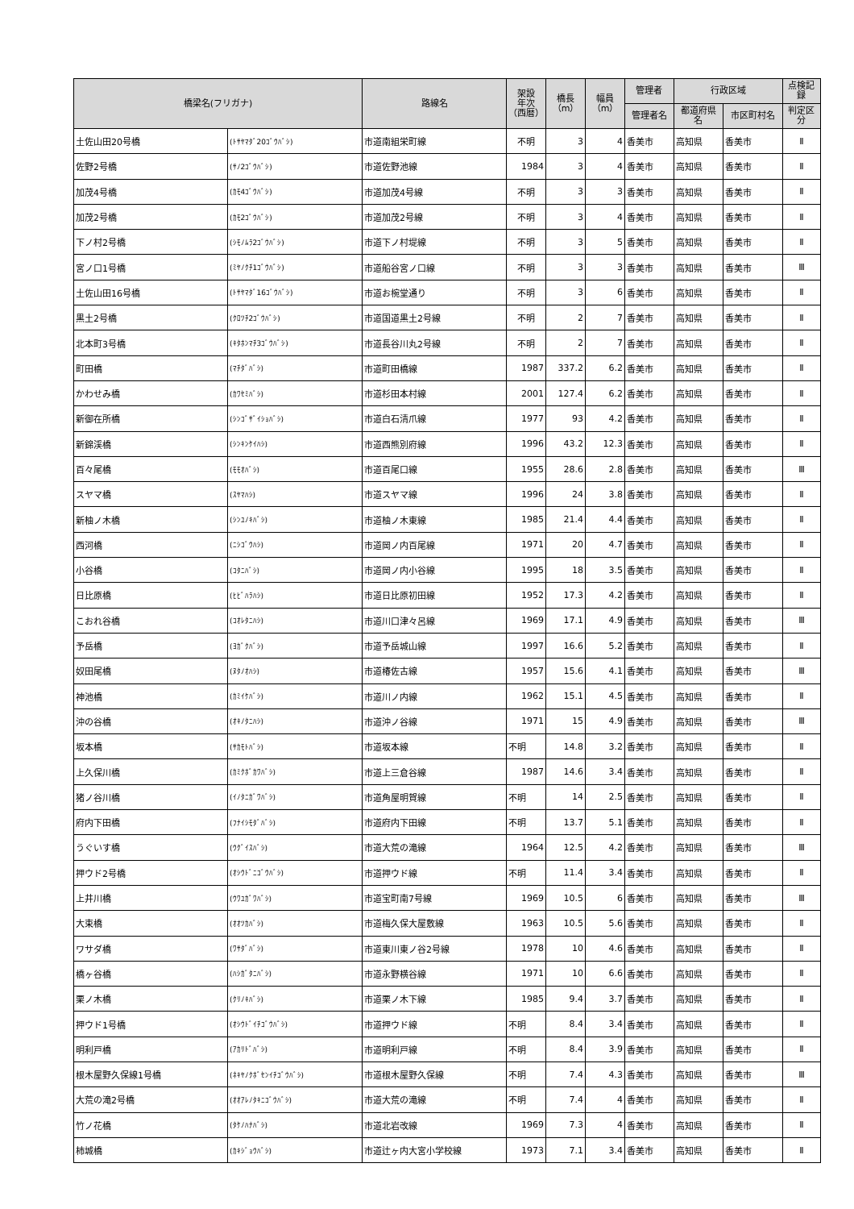| 橋梁名(フリガナ) | | 路線名 | 架設 年次 （西暦） | 橋長 （m） | 幅員 （m） | 管理者 | 行政区域 | | 点検記 録 |
| --- | --- | --- | --- | --- | --- | --- | --- | --- | --- |
| | | | | | | 管理者名 | 都道府県 名 | 市区町村名 | 判定区 分 |
| 土佐山田20号橋 | (ﾄｻﾔﾏﾀﾞ20ｺﾞｳﾊﾞｼ) | 市道南組栄町線 | 不明 | 3 | 4 | 香美市 | 高知県 | 香美市 | Ⅱ |
| 佐野2号橋 | (ｻﾉ2ｺﾞｳﾊﾞｼ) | 市道佐野池線 | 1984 | 3 | 4 | 香美市 | 高知県 | 香美市 | Ⅱ |
| 加茂4号橋 | (ｶﾓ4ｺﾞｳﾊﾞｼ) | 市道加茂4号線 | 不明 | 3 | 3 | 香美市 | 高知県 | 香美市 | Ⅱ |
| 加茂2号橋 | (ｶﾓ2ｺﾞｳﾊﾞｼ) | 市道加茂2号線 | 不明 | 3 | 4 | 香美市 | 高知県 | 香美市 | Ⅱ |
| 下ノ村2号橋 | (ｼﾓﾉﾑﾗ2ｺﾞｳﾊﾞｼ) | 市道下ノ村堤線 | 不明 | 3 | 5 | 香美市 | 高知県 | 香美市 | Ⅱ |
| 宮ノ口1号橋 | (ﾐﾔﾉｸﾁ1ｺﾞｳﾊﾞｼ) | 市道船谷宮ノ口線 | 不明 | 3 | 3 | 香美市 | 高知県 | 香美市 | Ⅲ |
| 土佐山田16号橋 | (ﾄｻﾔﾏﾀﾞ16ｺﾞｳﾊﾞｼ) | 市道お椀堂通り | 不明 | 3 | 6 | 香美市 | 高知県 | 香美市 | Ⅱ |
| 黒土2号橋 | (ｸﾛﾂﾁ2ｺﾞｳﾊﾞｼ) | 市道国道黒土2号線 | 不明 | 2 | 7 | 香美市 | 高知県 | 香美市 | Ⅱ |
| 北本町3号橋 | (ｷﾀﾎﾝﾏﾁ3ｺﾞｳﾊﾞｼ) | 市道長谷川丸2号線 | 不明 | 2 | 7 | 香美市 | 高知県 | 香美市 | Ⅱ |
| 町田橋 | (ﾏﾁﾀﾞﾊﾞｼ) | 市道町田橋線 | 1987 | 337.2 | 6.2 | 香美市 | 高知県 | 香美市 | Ⅱ |
| かわせみ橋 | (ｶﾜｾﾐﾊﾞｼ) | 市道杉田本村線 | 2001 | 127.4 | 6.2 | 香美市 | 高知県 | 香美市 | Ⅱ |
| 新御在所橋 | (ｼﾝｺﾞｻﾞｲｼｮﾊﾞｼ) | 市道白石清爪線 | 1977 | 93 | 4.2 | 香美市 | 高知県 | 香美市 | Ⅱ |
| 新錦渓橋 | (ｼﾝｷﾝｹｲﾊｼ) | 市道西熊別府線 | 1996 | 43.2 | 12.3 | 香美市 | 高知県 | 香美市 | Ⅱ |
| 百々尾橋 | (ﾓﾓｵﾊﾞｼ) | 市道百尾口線 | 1955 | 28.6 | 2.8 | 香美市 | 高知県 | 香美市 | Ⅲ |
| スヤマ橋 | (ｽﾔﾏﾊｼ) | 市道スヤマ線 | 1996 | 24 | 3.8 | 香美市 | 高知県 | 香美市 | Ⅱ |
| 新柚ノ木橋 | (ｼﾝﾕﾉｷﾊﾞｼ) | 市道柚ノ木東線 | 1985 | 21.4 | 4.4 | 香美市 | 高知県 | 香美市 | Ⅱ |
| 西河橋 | (ﾆｼｺﾞｳﾊｼ) | 市道岡ノ内百尾線 | 1971 | 20 | 4.7 | 香美市 | 高知県 | 香美市 | Ⅱ |
| 小谷橋 | (ｺﾀﾆﾊﾞｼ) | 市道岡ノ内小谷線 | 1995 | 18 | 3.5 | 香美市 | 高知県 | 香美市 | Ⅱ |
| 日比原橋 | (ﾋﾋﾞﾊﾗﾊｼ) | 市道日比原初田線 | 1952 | 17.3 | 4.2 | 香美市 | 高知県 | 香美市 | Ⅱ |
| こおれ谷橋 | (ｺｵﾚﾀﾆﾊｼ) | 市道川口津々呂線 | 1969 | 17.1 | 4.9 | 香美市 | 高知県 | 香美市 | Ⅲ |
| 予岳橋 | (ﾖｶﾞｸﾊﾞｼ) | 市道予岳城山線 | 1997 | 16.6 | 5.2 | 香美市 | 高知県 | 香美市 | Ⅱ |
| 奴田尾橋 | (ﾇﾀﾉｵﾊｼ) | 市道椿佐古線 | 1957 | 15.6 | 4.1 | 香美市 | 高知県 | 香美市 | Ⅲ |
| 神池橋 | (ｶﾐｲｹﾊﾞｼ) | 市道川ノ内線 | 1962 | 15.1 | 4.5 | 香美市 | 高知県 | 香美市 | Ⅱ |
| 沖の谷橋 | (ｵｷﾉﾀﾆﾊｼ) | 市道沖ノ谷線 | 1971 | 15 | 4.9 | 香美市 | 高知県 | 香美市 | Ⅲ |
| 坂本橋 | (ｻｶﾓﾄﾊﾞｼ) | 市道坂本線 | 不明 | 14.8 | 3.2 | 香美市 | 高知県 | 香美市 | Ⅱ |
| 上久保川橋 | (ｶﾐｸﾎﾞｶﾜﾊﾞｼ) | 市道上三倉谷線 | 1987 | 14.6 | 3.4 | 香美市 | 高知県 | 香美市 | Ⅱ |
| 猪ノ谷川橋 | (ｲﾉﾀﾆｶﾞﾜﾊﾞｼ) | 市道角屋明賀線 | 不明 | 14 | 2.5 | 香美市 | 高知県 | 香美市 | Ⅱ |
| 府内下田橋 | (ﾌﾅｲｼﾓﾀﾞﾊﾞｼ) | 市道府内下田線 | 不明 | 13.7 | 5.1 | 香美市 | 高知県 | 香美市 | Ⅱ |
| うぐいす橋 | (ｳｸﾞｲｽﾊﾞｼ) | 市道大荒の滝線 | 1964 | 12.5 | 4.2 | 香美市 | 高知県 | 香美市 | Ⅲ |
| 押ウド2号橋 | (ｵｼｳﾄﾞﾆｺﾞｳﾊﾞｼ) | 市道押ウド線 | 不明 | 11.4 | 3.4 | 香美市 | 高知県 | 香美市 | Ⅱ |
| 上井川橋 | (ｳﾜﾕｶﾞﾜﾊﾞｼ) | 市道宝町南7号線 | 1969 | 10.5 | 6 | 香美市 | 高知県 | 香美市 | Ⅲ |
| 大束橋 | (ｵｵﾂｶﾊﾞｼ) | 市道梅久保大屋敷線 | 1963 | 10.5 | 5.6 | 香美市 | 高知県 | 香美市 | Ⅱ |
| ワサダ橋 | (ﾜｻﾀﾞﾊﾞｼ) | 市道東川東ノ谷2号線 | 1978 | 10 | 4.6 | 香美市 | 高知県 | 香美市 | Ⅱ |
| 橋ヶ谷橋 | (ﾊｼｶﾞﾀﾆﾊﾞｼ) | 市道永野横谷線 | 1971 | 10 | 6.6 | 香美市 | 高知県 | 香美市 | Ⅱ |
| 栗ノ木橋 | (ｸﾘﾉｷﾊﾞｼ) | 市道栗ノ木下線 | 1985 | 9.4 | 3.7 | 香美市 | 高知県 | 香美市 | Ⅱ |
| 押ウド1号橋 | (ｵｼｳﾄﾞｲﾁｺﾞｳﾊﾞｼ) | 市道押ウド線 | 不明 | 8.4 | 3.4 | 香美市 | 高知県 | 香美市 | Ⅱ |
| 明利戸橋 | (ｱｶﾘﾄﾞﾊﾞｼ) | 市道明利戸線 | 不明 | 8.4 | 3.9 | 香美市 | 高知県 | 香美市 | Ⅱ |
| 根木屋野久保線1号橋 | (ﾈｷﾔﾉｸﾎﾞｾﾝｲﾁｺﾞｳﾊﾞｼ) | 市道根木屋野久保線 | 不明 | 7.4 | 4.3 | 香美市 | 高知県 | 香美市 | Ⅲ |
| 大荒の滝2号橋 | (ｵｵｱﾚﾉﾀｷﾆｺﾞｳﾊﾞｼ) | 市道大荒の滝線 | 不明 | 7.4 | 4 | 香美市 | 高知県 | 香美市 | Ⅱ |
| 竹ノ花橋 | (ﾀｹﾉﾊﾅﾊﾞｼ) | 市道北岩改線 | 1969 | 7.3 | 4 | 香美市 | 高知県 | 香美市 | Ⅱ |
| 柿城橋 | (ｶｷｼﾞｮｳﾊﾞｼ) | 市道辻ヶ内大宮小学校線 | 1973 | 7.1 | 3.4 | 香美市 | 高知県 | 香美市 | Ⅱ |